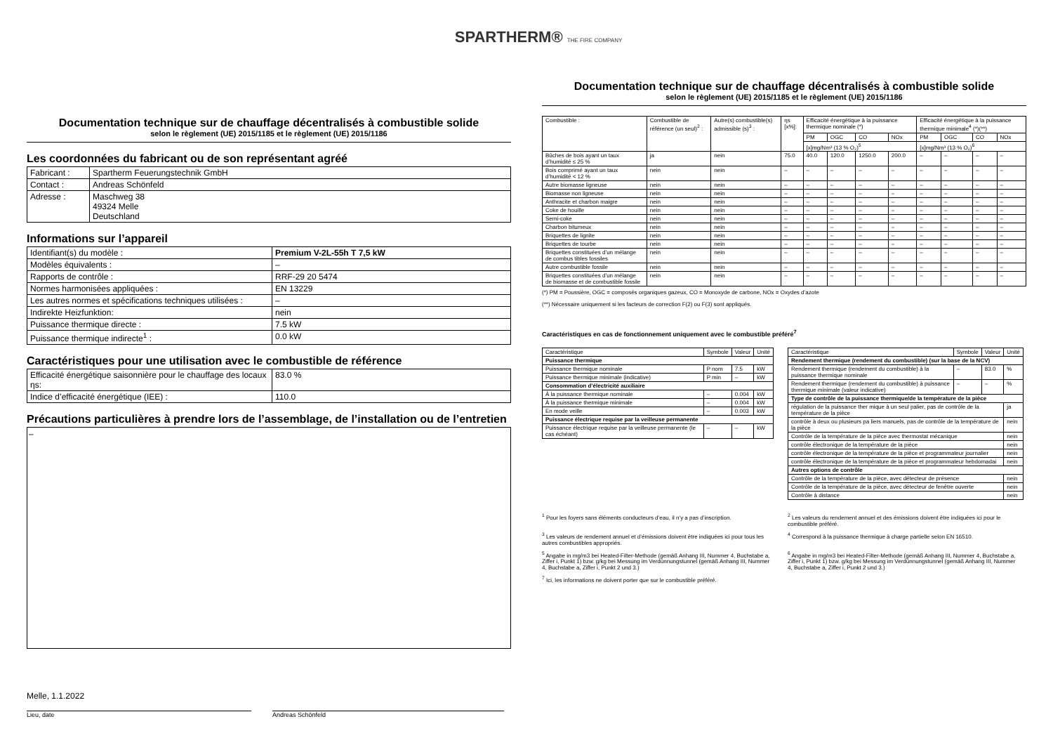Documentation technique sur de chauffage décentralisés à combustible solide
selon le règlement (UE) 2015/1185 et le règlement (UE) 2015/1186
Les coordonnées du fabricant ou de son représentant agréé
| Fabricant : | Spartherm Feuerungstechnik GmbH |
| Contact : | Andreas Schönfeld |
| Adresse : | Maschweg 38 49324 Melle Deutschland |
Informations sur l’appareil
| Identifiant(s) du modèle : | Premium V-2L-55h T 7,5 kW |
| Modèles équivalents : | – |
| Rapports de contrôle : | RRF-29 20 5474 |
| Normes harmonisées appliquées : | EN 13229 |
| Les autres normes et spécifications techniques utilisées : | – |
| Indirekte Heizfunktion: | nein |
| Puissance thermique directe : | 7.5 kW |
| Puissance thermique indirecte<sup>1</sup> : | 0.0 kW |
Caractéristiques pour une utilisation avec le combustible de référence
| Efficacité énergétique saisonnière pour le chauffage des locaux ηs: | 83.0 % |
| Indice d’efficacité énergétique (IEE) : | 110.0 |
Précautions particulières à prendre lors de l’assemblage, de l’installation ou de l’entretien
–
Melle, 1.1.2022
Lieu, date
Andreas Schönfeld
SPARTHERM® THE FIRE COMPANY
Documentation technique sur de chauffage décentralisés à combustible solide
selon le règlement (UE) 2015/1185 et le règlement (UE) 2015/1186
| Combustible : | Combustible de référence (un seul)<sup>2</sup> : | Autre(s) combustible(s) admissible (s)<sup>3</sup> : | ηs [x%]: | Efficacité énergétique à la puissance thermique nominale (*) | | | | Efficacité énergétique à la puissance thermique minimale<sup>4</sup> (*)(**) | | | |
| --- | --- | --- | --- | --- | --- | --- | --- | --- | --- | --- | --- |
| | | | | PM | OGC | CO | NOx | PM | OGC | CO | NOx |
| | | | | [x]mg/Nm³ (13 % O₂)<sup>5</sup> | | | | [x]mg/Nm³ (13 % O₂)<sup>6</sup> | | | |
| Bûches de bois ayant un taux d’humidité ≤ 25 % | ja | nein | 75.0 | 40.0 | 120.0 | 1250.0 | 200.0 | – | – | – | – |
| Bois comprimé ayant un taux d’humidité < 12 % | nein | nein | – | – | – | – | – | – | – | – | – |
| Autre biomasse ligneuse | nein | nein | – | – | – | – | – | – | – | – | – |
| Biomasse non ligneuse | nein | nein | – | – | – | – | – | – | – | – | – |
| Anthracite et charbon maigre | nein | nein | – | – | – | – | – | – | – | – | – |
| Coke de houille | nein | nein | – | – | – | – | – | – | – | – | – |
| Semi-coke | nein | nein | – | – | – | – | – | – | – | – | – |
| Charbon bitumeux | nein | nein | – | – | – | – | – | – | – | – | – |
| Briquettes de lignite | nein | nein | – | – | – | – | – | – | – | – | – |
| Briquettes de tourbe | nein | nein | – | – | – | – | – | – | – | – | – |
| Briquettes constituées d’un mélange de combus tibles fossiles | nein | nein | – | – | – | – | – | – | – | – | – |
| Autre combustible fossile | nein | nein | – | – | – | – | – | – | – | – | – |
| Briquettes constituées d’un mélange de biomasse et de combustible fossile | nein | nein | – | – | – | – | – | – | – | – | – |
(*) PM = Poussière, OGC = composés organiques gazeux, CO = Monoxyde de carbone, NOx = Oxydes d’azote
(**) Nécessaire uniquement si les facteurs de correction F(2) ou F(3) sont appliqués.
Caractéristiques en cas de fonctionnement uniquement avec le combustible préféré<sup>7</sup>
| Caractéristique | Symbole | Valeur | Unité |
| --- | --- | --- | --- |
| Puissance thermique | | | |
| Puissance thermique nominale | P nom | 7.5 | kW |
| Puissance thermique minimale (indicative) | P min | – | kW |
| Consommation d’électricité auxiliaire | | | |
| À la puissance thermique nominale | – | 0.004 | kW |
| À la puissance thermique minimale | – | 0.004 | kW |
| En mode veille | – | 0.003 | kW |
| Puissance électrique requise par la veilleuse permanente | | | |
| Puissance électrique requise par la veilleuse permanente (le cas échéant) | – | – | kW |
| Caractéristique | Symbole | Valeur | Unité |
| --- | --- | --- | --- |
| Rendement thermique (rendement du combustible) (sur la base de la NCV) | | | |
| Rendement thermique (rendement du combustible) à la puissance thermique nominale | – | 83.0 | % |
| Rendement thermique (rendement du combustible) à puissance thermique minimale (valeur indicative) | – | – | % |
| Type de contrôle de la puissance thermique/de la température de la pièce | | | |
| régulation de la puissance ther mique à un seul palier, pas de contrôle de la température de la pièce | | | ja |
| contrôle à deux ou plusieurs pa liers manuels, pas de contrôle de la température de la pièce | | | nein |
| Contrôle de la température de la pièce avec thermostat mécanique | | | nein |
| contrôle électronique de la température de la pièce | | | nein |
| contrôle électronique de la température de la pièce et programmateur journalier | | | nein |
| contrôle électronique de la température de la pièce et programmateur hebdomadai | | | nein |
| Autres options de contrôle | | | |
| Contrôle de la température de la pièce, avec détecteur de présence | | | nein |
| Contrôle de la température de la pièce, avec détecteur de fenêtre ouverte | | | nein |
| Contrôle à distance | | | nein |
<sup>1</sup> Pour les foyers sans éléments conducteurs d’eau, il n’y a pas d’inscription.
<sup>2</sup> Les valeurs du rendement annuel et des émissions doivent être indiquées ici pour le combustible préféré.
<sup>3</sup> Les valeurs de rendement annuel et d’émissions doivent être indiquées ici pour tous les autres combustibles appropriés.
<sup>4</sup> Correspond à la puissance thermique à charge partielle selon EN 16510.
<sup>5</sup> Angabe in mg/m3 bei Heated-Filter-Methode (gemäß Anhang III, Nummer 4, Buchstabe a, Ziffer i, Punkt 1) bzw. g/kg bei Messung im Verdünnungstunnel (gemäß Anhang III, Nummer 4, Buchstabe a, Ziffer i, Punkt 2 und 3.)
<sup>6</sup> Angabe in mg/m3 bei Heated-Filter-Methode (gemäß Anhang III, Nummer 4, Buchstabe a, Ziffer i, Punkt 1) bzw. g/kg bei Messung im Verdünnungstunnel (gemäß Anhang III, Nummer 4, Buchstabe a, Ziffer i, Punkt 2 und 3.)
<sup>7</sup> Ici, les informations ne doivent porter que sur le combustible préféré.